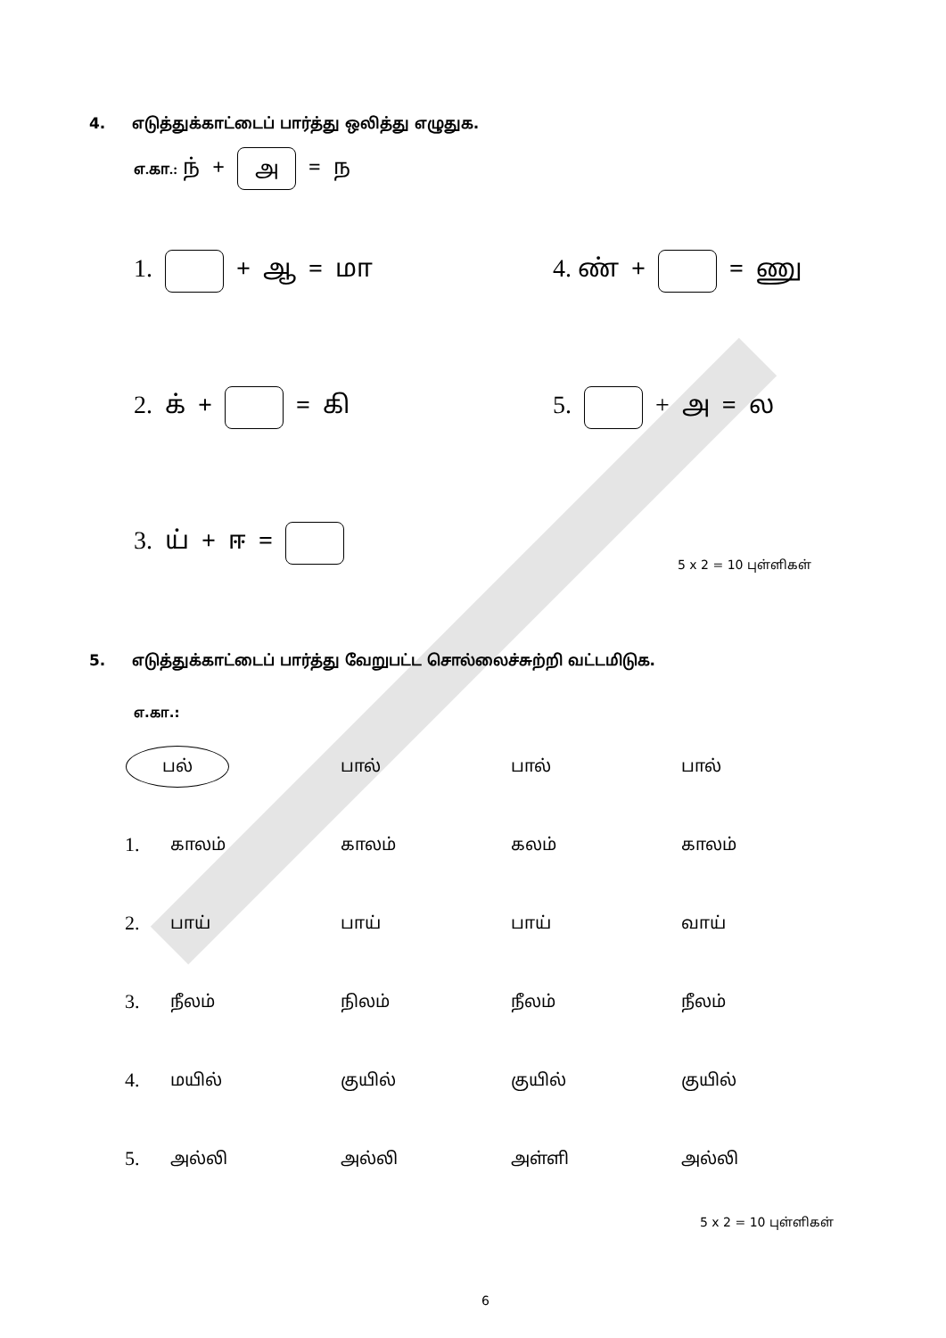4. எடுத்துக்காட்டைப் பார்த்து ஒலித்து எழுதுக.
எ.கா.: ந் + அ = ந
1. + ஆ = மா 4. ண் + = ணு
2. க் + = கி 5. + அ = ல
3. ய் + ஈ =
5 x 2 = 10 புள்ளிகள்
5. எடுத்துக்காட்டைப் பார்த்து வேறுபட்ட சொல்லைச்சுற்றி வட்டமிடுக.
எ.கா.:
| | பல் | பால் | பால் | பால் |
| 1. | காலம் | காலம் | கலம் | காலம் |
| 2. | பாய் | பாய் | பாய் | வாய் |
| 3. | நீலம் | நிலம் | நீலம் | நீலம் |
| 4. | மயில் | குயில் | குயில் | குயில் |
| 5. | அல்லி | அல்லி | அள்ளி | அல்லி |
5 x 2 = 10 புள்ளிகள்
6